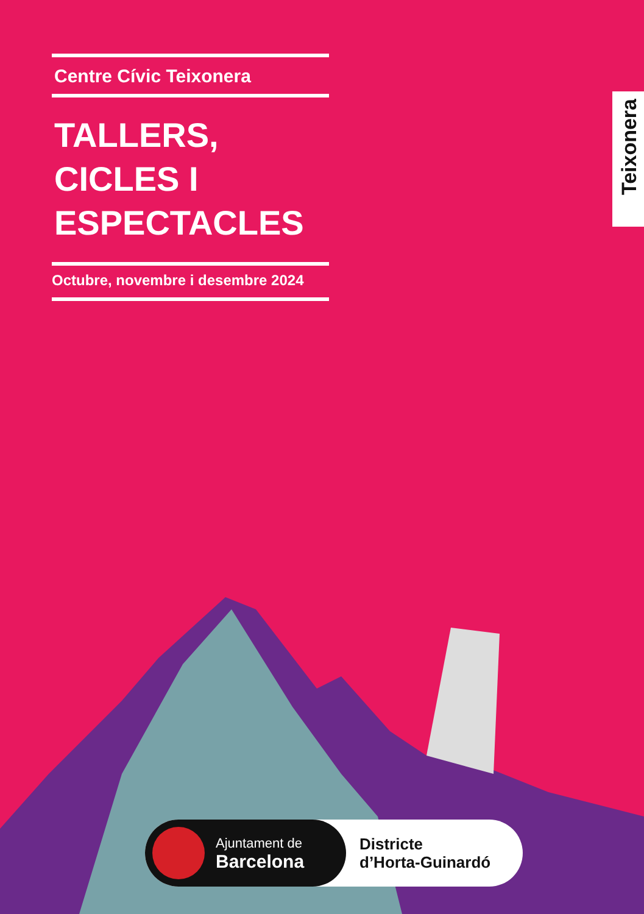Centre Cívic Teixonera
TALLERS,
CICLES I
ESPECTACLES
Octubre, novembre i desembre 2024
Teixonera
Ajuntament de
Barcelona
Districte
d’Horta-Guinardó